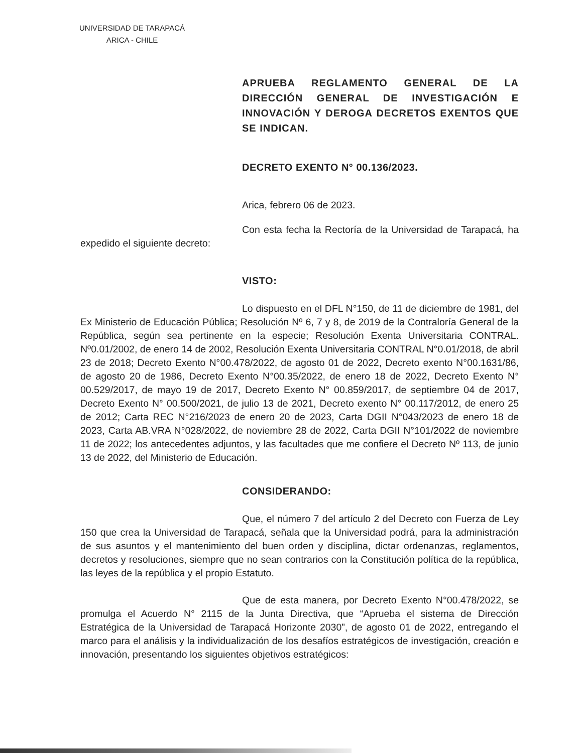UNIVERSIDAD DE TARAPACÁ
ARICA - CHILE
APRUEBA REGLAMENTO GENERAL DE LA DIRECCIÓN GENERAL DE INVESTIGACIÓN E INNOVACIÓN Y DEROGA DECRETOS EXENTOS QUE SE INDICAN.
DECRETO EXENTO N° 00.136/2023.
Arica, febrero 06 de 2023.
Con esta fecha la Rectoría de la Universidad de Tarapacá, ha expedido el siguiente decreto:
VISTO:
Lo dispuesto en el DFL N°150, de 11 de diciembre de 1981, del Ex Ministerio de Educación Pública; Resolución Nº 6, 7 y 8, de 2019 de la Contraloría General de la República, según sea pertinente en la especie; Resolución Exenta Universitaria CONTRAL. Nº0.01/2002, de enero 14 de 2002, Resolución Exenta Universitaria CONTRAL N°0.01/2018, de abril 23 de 2018; Decreto Exento N°00.478/2022, de agosto 01 de 2022, Decreto exento N°00.1631/86, de agosto 20 de 1986, Decreto Exento N°00.35/2022, de enero 18 de 2022, Decreto Exento N° 00.529/2017, de mayo 19 de 2017, Decreto Exento N° 00.859/2017, de septiembre 04 de 2017, Decreto Exento N° 00.500/2021, de julio 13 de 2021, Decreto exento N° 00.117/2012, de enero 25 de 2012; Carta REC N°216/2023 de enero 20 de 2023, Carta DGII N°043/2023 de enero 18 de 2023, Carta AB.VRA N°028/2022, de noviembre 28 de 2022, Carta DGII N°101/2022 de noviembre 11 de 2022; los antecedentes adjuntos, y las facultades que me confiere el Decreto Nº 113, de junio 13 de 2022, del Ministerio de Educación.
CONSIDERANDO:
Que, el número 7 del artículo 2 del Decreto con Fuerza de Ley 150 que crea la Universidad de Tarapacá, señala que la Universidad podrá, para la administración de sus asuntos y el mantenimiento del buen orden y disciplina, dictar ordenanzas, reglamentos, decretos y resoluciones, siempre que no sean contrarios con la Constitución política de la república, las leyes de la república y el propio Estatuto.
Que de esta manera, por Decreto Exento N°00.478/2022, se promulga el Acuerdo N° 2115 de la Junta Directiva, que “Aprueba el sistema de Dirección Estratégica de la Universidad de Tarapacá Horizonte 2030”, de agosto 01 de 2022, entregando el marco para el análisis y la individualización de los desafíos estratégicos de investigación, creación e innovación, presentando los siguientes objetivos estratégicos: